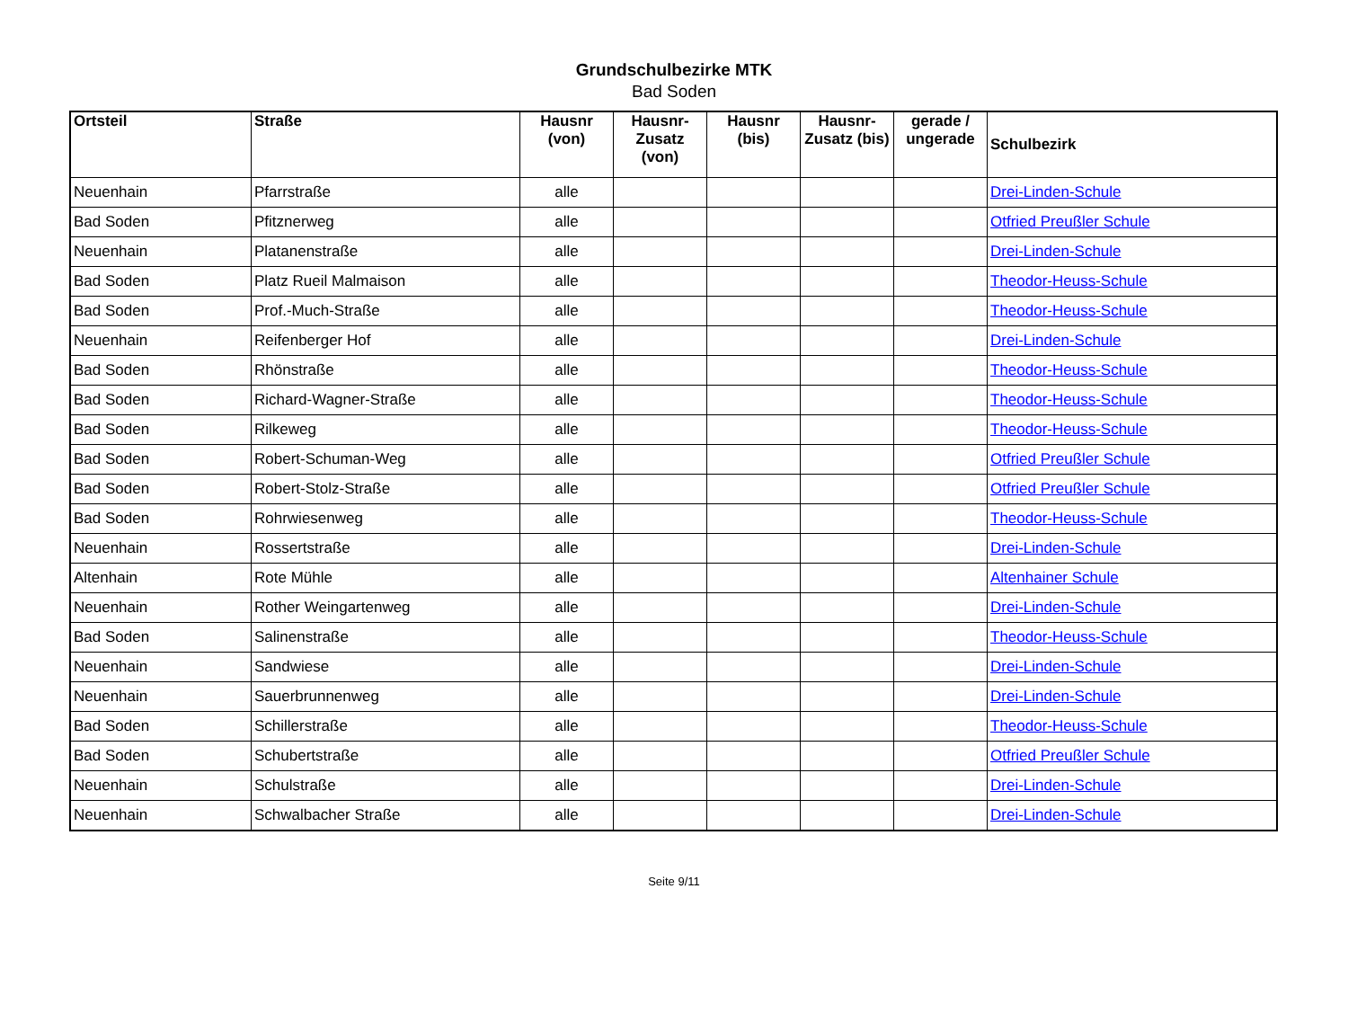Grundschulbezirke MTK
Bad Soden
| Ortsteil | Straße | Hausnr (von) | Hausnr-Zusatz (von) | Hausnr (bis) | Hausnr-Zusatz (bis) | gerade / ungerade | Schulbezirk |
| --- | --- | --- | --- | --- | --- | --- | --- |
| Neuenhain | Pfarrstraße | alle | | | | | Drei-Linden-Schule |
| Bad Soden | Pfitznerweg | alle | | | | | Otfried Preußler Schule |
| Neuenhain | Platanenstraße | alle | | | | | Drei-Linden-Schule |
| Bad Soden | Platz Rueil Malmaison | alle | | | | | Theodor-Heuss-Schule |
| Bad Soden | Prof.-Much-Straße | alle | | | | | Theodor-Heuss-Schule |
| Neuenhain | Reifenberger Hof | alle | | | | | Drei-Linden-Schule |
| Bad Soden | Rhönstraße | alle | | | | | Theodor-Heuss-Schule |
| Bad Soden | Richard-Wagner-Straße | alle | | | | | Theodor-Heuss-Schule |
| Bad Soden | Rilkeweg | alle | | | | | Theodor-Heuss-Schule |
| Bad Soden | Robert-Schuman-Weg | alle | | | | | Otfried Preußler Schule |
| Bad Soden | Robert-Stolz-Straße | alle | | | | | Otfried Preußler Schule |
| Bad Soden | Rohrwiesenweg | alle | | | | | Theodor-Heuss-Schule |
| Neuenhain | Rossertstraße | alle | | | | | Drei-Linden-Schule |
| Altenhain | Rote Mühle | alle | | | | | Altenhainer Schule |
| Neuenhain | Rother Weingartenweg | alle | | | | | Drei-Linden-Schule |
| Bad Soden | Salinenstraße | alle | | | | | Theodor-Heuss-Schule |
| Neuenhain | Sandwiese | alle | | | | | Drei-Linden-Schule |
| Neuenhain | Sauerbrunnenweg | alle | | | | | Drei-Linden-Schule |
| Bad Soden | Schillerstraße | alle | | | | | Theodor-Heuss-Schule |
| Bad Soden | Schubertstraße | alle | | | | | Otfried Preußler Schule |
| Neuenhain | Schulstraße | alle | | | | | Drei-Linden-Schule |
| Neuenhain | Schwalbacher Straße | alle | | | | | Drei-Linden-Schule |
Seite 9/11